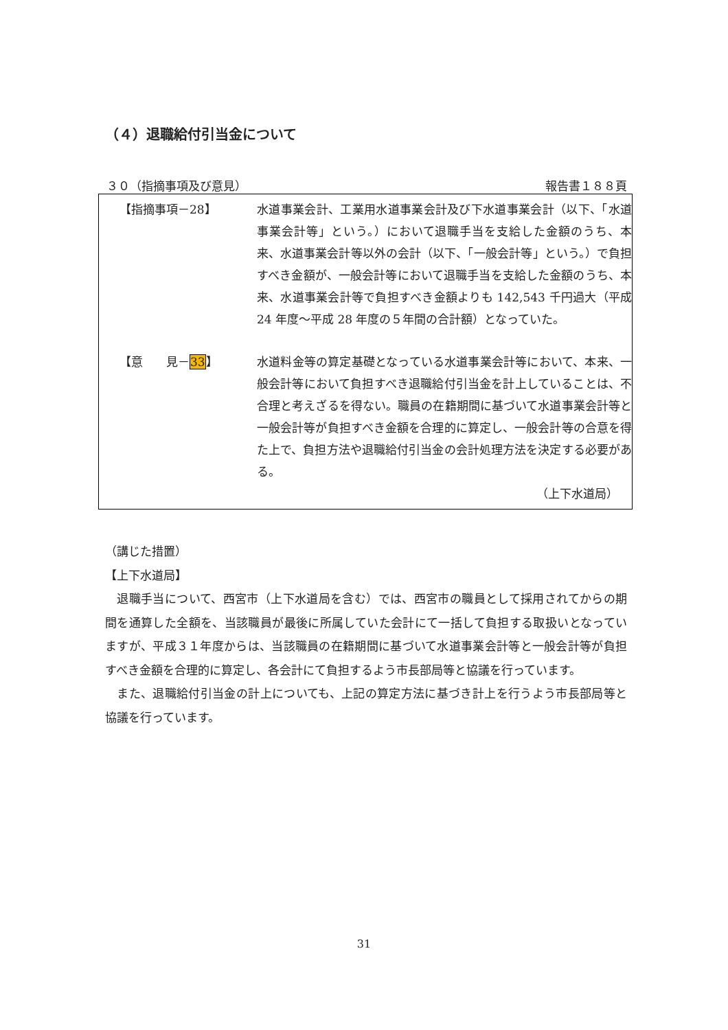（４）退職給付引当金について
３０（指摘事項及び意見） 報告書１８８頁
【指摘事項－28】 水道事業会計、工業用水道事業会計及び下水道事業会計（以下、「水道事業会計等」という。）において退職手当を支給した金額のうち、本来、水道事業会計等以外の会計（以下、「一般会計等」という。）で負担すべき金額が、一般会計等において退職手当を支給した金額のうち、本来、水道事業会計等で負担すべき金額よりも 142,543 千円過大（平成 24 年度～平成 28 年度の５年間の合計額）となっていた。
【意　　見－33】 水道料金等の算定基礎となっている水道事業会計等において、本来、一般会計等において負担すべき退職給付引当金を計上していることは、不合理と考えざるを得ない。職員の在籍期間に基づいて水道事業会計等と一般会計等が負担すべき金額を合理的に算定し、一般会計等の合意を得た上で、負担方法や退職給付引当金の会計処理方法を決定する必要がある。
（上下水道局）
（講じた措置）
【上下水道局】
　退職手当について、西宮市（上下水道局を含む）では、西宮市の職員として採用されてからの期間を通算した全額を、当該職員が最後に所属していた会計にて一括して負担する取扱いとなっていますが、平成３１年度からは、当該職員の在籍期間に基づいて水道事業会計等と一般会計等が負担すべき金額を合理的に算定し、各会計にて負担するよう市長部局等と協議を行っています。
　また、退職給付引当金の計上についても、上記の算定方法に基づき計上を行うよう市長部局等と協議を行っています。
31